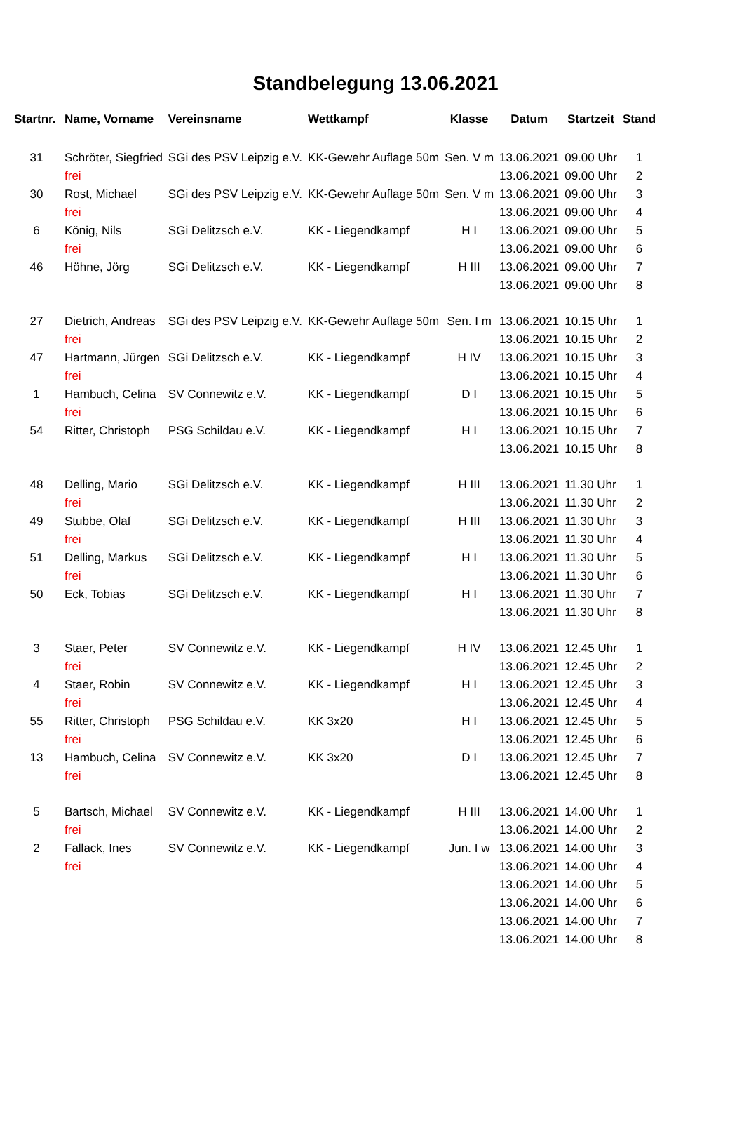Standbelegung 13.06.2021
| Startnr. | Name, Vorname | Vereinsname | Wettkampf | Klasse | Datum | Startzeit | Stand |
| --- | --- | --- | --- | --- | --- | --- | --- |
| 31 | Schröter, Siegfried | SGi des PSV Leipzig e.V. | KK-Gewehr Auflage 50m | Sen. V m | 13.06.2021 | 09.00 Uhr | 1 |
| | frei | | | | 13.06.2021 | 09.00 Uhr | 2 |
| 30 | Rost, Michael | SGi des PSV Leipzig e.V. | KK-Gewehr Auflage 50m | Sen. V m | 13.06.2021 | 09.00 Uhr | 3 |
| | frei | | | | 13.06.2021 | 09.00 Uhr | 4 |
| 6 | König, Nils | SGi Delitzsch e.V. | KK - Liegendkampf | H I | 13.06.2021 | 09.00 Uhr | 5 |
| | frei | | | | 13.06.2021 | 09.00 Uhr | 6 |
| 46 | Höhne, Jörg | SGi Delitzsch e.V. | KK - Liegendkampf | H III | 13.06.2021 | 09.00 Uhr | 7 |
| | | | | | 13.06.2021 | 09.00 Uhr | 8 |
| 27 | Dietrich, Andreas | SGi des PSV Leipzig e.V. | KK-Gewehr Auflage 50m | Sen. I m | 13.06.2021 | 10.15 Uhr | 1 |
| | frei | | | | 13.06.2021 | 10.15 Uhr | 2 |
| 47 | Hartmann, Jürgen | SGi Delitzsch e.V. | KK - Liegendkampf | H IV | 13.06.2021 | 10.15 Uhr | 3 |
| | frei | | | | 13.06.2021 | 10.15 Uhr | 4 |
| 1 | Hambuch, Celina | SV Connewitz e.V. | KK - Liegendkampf | D I | 13.06.2021 | 10.15 Uhr | 5 |
| | frei | | | | 13.06.2021 | 10.15 Uhr | 6 |
| 54 | Ritter, Christoph | PSG Schildau e.V. | KK - Liegendkampf | H I | 13.06.2021 | 10.15 Uhr | 7 |
| | | | | | 13.06.2021 | 10.15 Uhr | 8 |
| 48 | Delling, Mario | SGi Delitzsch e.V. | KK - Liegendkampf | H III | 13.06.2021 | 11.30 Uhr | 1 |
| | frei | | | | 13.06.2021 | 11.30 Uhr | 2 |
| 49 | Stubbe, Olaf | SGi Delitzsch e.V. | KK - Liegendkampf | H III | 13.06.2021 | 11.30 Uhr | 3 |
| | frei | | | | 13.06.2021 | 11.30 Uhr | 4 |
| 51 | Delling, Markus | SGi Delitzsch e.V. | KK - Liegendkampf | H I | 13.06.2021 | 11.30 Uhr | 5 |
| | frei | | | | 13.06.2021 | 11.30 Uhr | 6 |
| 50 | Eck, Tobias | SGi Delitzsch e.V. | KK - Liegendkampf | H I | 13.06.2021 | 11.30 Uhr | 7 |
| | | | | | 13.06.2021 | 11.30 Uhr | 8 |
| 3 | Staer, Peter | SV Connewitz e.V. | KK - Liegendkampf | H IV | 13.06.2021 | 12.45 Uhr | 1 |
| | frei | | | | 13.06.2021 | 12.45 Uhr | 2 |
| 4 | Staer, Robin | SV Connewitz e.V. | KK - Liegendkampf | H I | 13.06.2021 | 12.45 Uhr | 3 |
| | frei | | | | 13.06.2021 | 12.45 Uhr | 4 |
| 55 | Ritter, Christoph | PSG Schildau e.V. | KK 3x20 | H I | 13.06.2021 | 12.45 Uhr | 5 |
| | frei | | | | 13.06.2021 | 12.45 Uhr | 6 |
| 13 | Hambuch, Celina | SV Connewitz e.V. | KK 3x20 | D I | 13.06.2021 | 12.45 Uhr | 7 |
| | frei | | | | 13.06.2021 | 12.45 Uhr | 8 |
| 5 | Bartsch, Michael | SV Connewitz e.V. | KK - Liegendkampf | H III | 13.06.2021 | 14.00 Uhr | 1 |
| | frei | | | | 13.06.2021 | 14.00 Uhr | 2 |
| 2 | Fallack, Ines | SV Connewitz e.V. | KK - Liegendkampf | Jun. I w | 13.06.2021 | 14.00 Uhr | 3 |
| | frei | | | | 13.06.2021 | 14.00 Uhr | 4 |
| | | | | | 13.06.2021 | 14.00 Uhr | 5 |
| | | | | | 13.06.2021 | 14.00 Uhr | 6 |
| | | | | | 13.06.2021 | 14.00 Uhr | 7 |
| | | | | | 13.06.2021 | 14.00 Uhr | 8 |